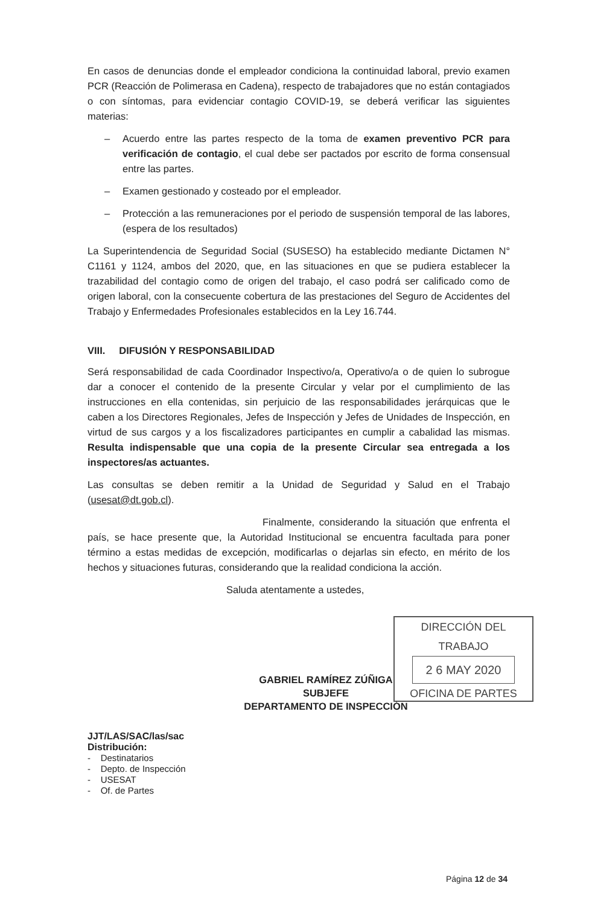En casos de denuncias donde el empleador condiciona la continuidad laboral, previo examen PCR (Reacción de Polimerasa en Cadena), respecto de trabajadores que no están contagiados o con síntomas, para evidenciar contagio COVID-19, se deberá verificar las siguientes materias:
– Acuerdo entre las partes respecto de la toma de examen preventivo PCR para verificación de contagio, el cual debe ser pactados por escrito de forma consensual entre las partes.
– Examen gestionado y costeado por el empleador.
– Protección a las remuneraciones por el periodo de suspensión temporal de las labores, (espera de los resultados)
La Superintendencia de Seguridad Social (SUSESO) ha establecido mediante Dictamen N° C1161 y 1124, ambos del 2020, que, en las situaciones en que se pudiera establecer la trazabilidad del contagio como de origen del trabajo, el caso podrá ser calificado como de origen laboral, con la consecuente cobertura de las prestaciones del Seguro de Accidentes del Trabajo y Enfermedades Profesionales establecidos en la Ley 16.744.
VIII. DIFUSIÓN Y RESPONSABILIDAD
Será responsabilidad de cada Coordinador Inspectivo/a, Operativo/a o de quien lo subrogue dar a conocer el contenido de la presente Circular y velar por el cumplimiento de las instrucciones en ella contenidas, sin perjuicio de las responsabilidades jerárquicas que le caben a los Directores Regionales, Jefes de Inspección y Jefes de Unidades de Inspección, en virtud de sus cargos y a los fiscalizadores participantes en cumplir a cabalidad las mismas. Resulta indispensable que una copia de la presente Circular sea entregada a los inspectores/as actuantes.
Las consultas se deben remitir a la Unidad de Seguridad y Salud en el Trabajo (usesat@dt.gob.cl).
Finalmente, considerando la situación que enfrenta el país, se hace presente que, la Autoridad Institucional se encuentra facultada para poner término a estas medidas de excepción, modificarlas o dejarlas sin efecto, en mérito de los hechos y situaciones futuras, considerando que la realidad condiciona la acción.
Saluda atentamente a ustedes,
GABRIEL RAMÍREZ ZÚÑIGA
SUBJEFE
DEPARTAMENTO DE INSPECCIÓN
JJT/LAS/SAC/las/sac
Distribución:
- Destinatarios
- Depto. de Inspección
- USESAT
- Of. de Partes
DIRECCIÓN DEL TRABAJO
2 6 MAY 2020
OFICINA DE PARTES
Página 12 de 34